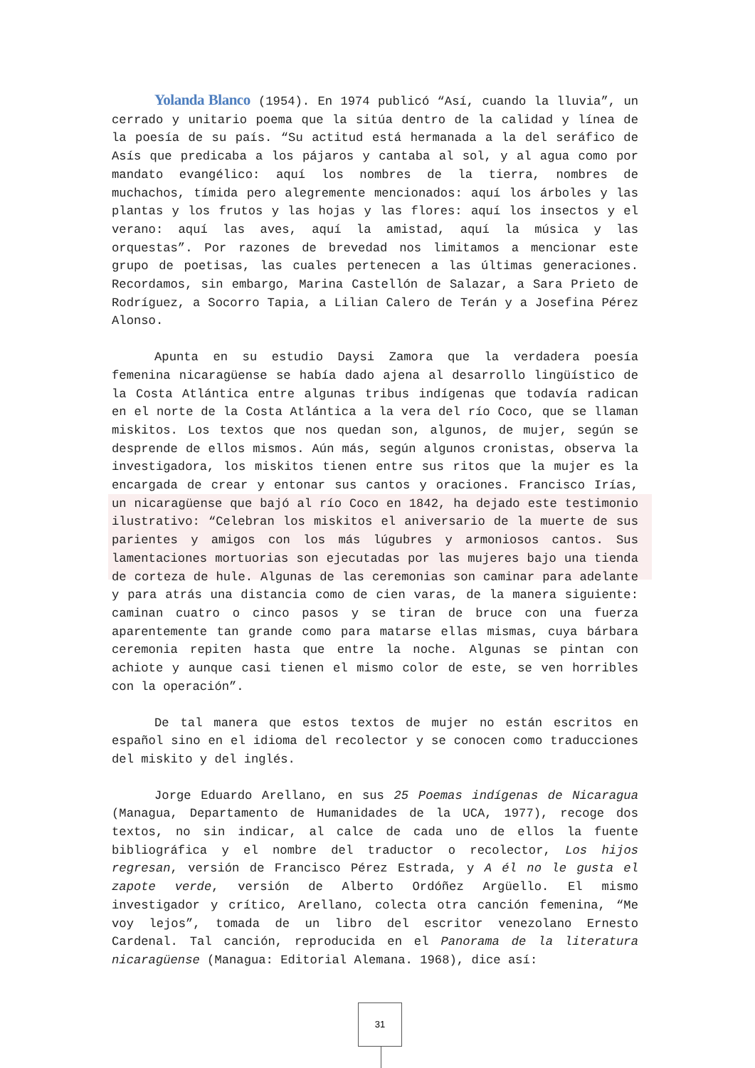Yolanda Blanco (1954). En 1974 publicó “Así, cuando la lluvia”, un cerrado y unitario poema que la sitúa dentro de la calidad y línea de la poesía de su país. “Su actitud está hermanada a la del seráfico de Asís que predicaba a los pájaros y cantaba al sol, y al agua como por mandato evangélico: aquí los nombres de la tierra, nombres de muchachos, tímida pero alegremente mencionados: aquí los árboles y las plantas y los frutos y las hojas y las flores: aquí los insectos y el verano: aquí las aves, aquí la amistad, aquí la música y las orquestas”. Por razones de brevedad nos limitamos a mencionar este grupo de poetisas, las cuales pertenecen a las últimas generaciones. Recordamos, sin embargo, Marina Castellón de Salazar, a Sara Prieto de Rodríguez, a Socorro Tapia, a Lilian Calero de Terán y a Josefina Pérez Alonso.
Apunta en su estudio Daysi Zamora que la verdadera poesía femenina nicaragüense se había dado ajena al desarrollo lingüístico de la Costa Atlántica entre algunas tribus indígenas que todavía radican en el norte de la Costa Atlántica a la vera del río Coco, que se llaman miskitos. Los textos que nos quedan son, algunos, de mujer, según se desprende de ellos mismos. Aún más, según algunos cronistas, observa la investigadora, los miskitos tienen entre sus ritos que la mujer es la encargada de crear y entonar sus cantos y oraciones. Francisco Irías, un nicaragüense que bajó al río Coco en 1842, ha dejado este testimonio ilustrativo: “Celebran los miskitos el aniversario de la muerte de sus parientes y amigos con los más lúgubres y armoniosos cantos. Sus lamentaciones mortuorias son ejecutadas por las mujeres bajo una tienda de corteza de hule. Algunas de las ceremonias son caminar para adelante y para atrás una distancia como de cien varas, de la manera siguiente: caminan cuatro o cinco pasos y se tiran de bruce con una fuerza aparentemente tan grande como para matarse ellas mismas, cuya bárbara ceremonia repiten hasta que entre la noche. Algunas se pintan con achiote y aunque casi tienen el mismo color de este, se ven horribles con la operación”.
De tal manera que estos textos de mujer no están escritos en español sino en el idioma del recolector y se conocen como traducciones del miskito y del inglés.
Jorge Eduardo Arellano, en sus 25 Poemas indígenas de Nicaragua (Managua, Departamento de Humanidades de la UCA, 1977), recoge dos textos, no sin indicar, al calce de cada uno de ellos la fuente bibliográfica y el nombre del traductor o recolector, Los hijos regresan, versión de Francisco Pérez Estrada, y A él no le gusta el zapote verde, versión de Alberto Ordóñez Argüello. El mismo investigador y crítico, Arellano, colecta otra canción femenina, “Me voy lejos”, tomada de un libro del escritor venezolano Ernesto Cardenal. Tal canción, reproducida en el Panorama de la literatura nicaragüense (Managua: Editorial Alemana. 1968), dice así:
31